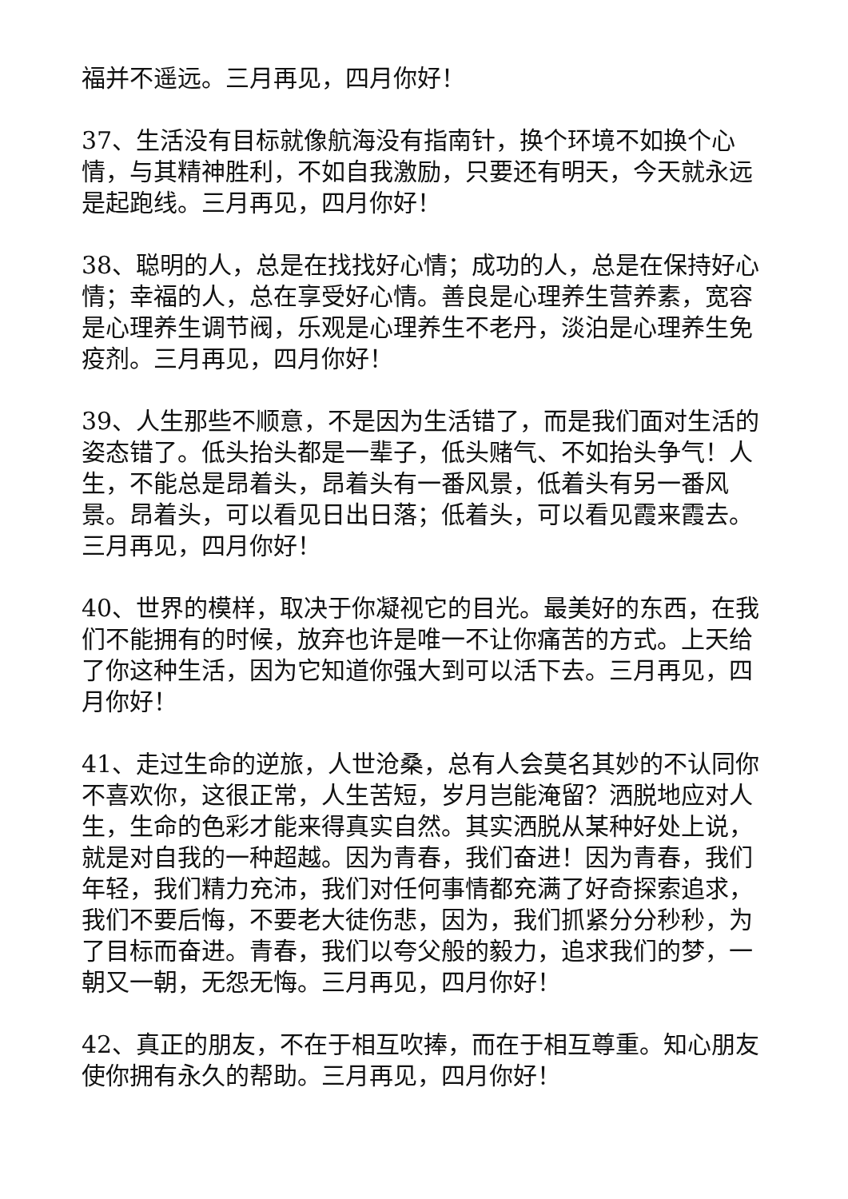福并不遥远。三月再见，四月你好！
37、生活没有目标就像航海没有指南针，换个环境不如换个心情，与其精神胜利，不如自我激励，只要还有明天，今天就永远是起跑线。三月再见，四月你好！
38、聪明的人，总是在找找好心情；成功的人，总是在保持好心情；幸福的人，总在享受好心情。善良是心理养生营养素，宽容是心理养生调节阀，乐观是心理养生不老丹，淡泊是心理养生免疫剂。三月再见，四月你好！
39、人生那些不顺意，不是因为生活错了，而是我们面对生活的姿态错了。低头抬头都是一辈子，低头赌气、不如抬头争气！人生，不能总是昂着头，昂着头有一番风景，低着头有另一番风景。昂着头，可以看见日出日落；低着头，可以看见霞来霞去。三月再见，四月你好！
40、世界的模样，取决于你凝视它的目光。最美好的东西，在我们不能拥有的时候，放弃也许是唯一不让你痛苦的方式。上天给了你这种生活，因为它知道你强大到可以活下去。三月再见，四月你好！
41、走过生命的逆旅，人世沧桑，总有人会莫名其妙的不认同你不喜欢你，这很正常，人生苦短，岁月岂能淹留？洒脱地应对人生，生命的色彩才能来得真实自然。其实洒脱从某种好处上说，就是对自我的一种超越。因为青春，我们奋进！因为青春，我们年轻，我们精力充沛，我们对任何事情都充满了好奇探索追求，我们不要后悔，不要老大徒伤悲，因为，我们抓紧分分秒秒，为了目标而奋进。青春，我们以夸父般的毅力，追求我们的梦，一朝又一朝，无怨无悔。三月再见，四月你好！
42、真正的朋友，不在于相互吹捧，而在于相互尊重。知心朋友使你拥有永久的帮助。三月再见，四月你好！